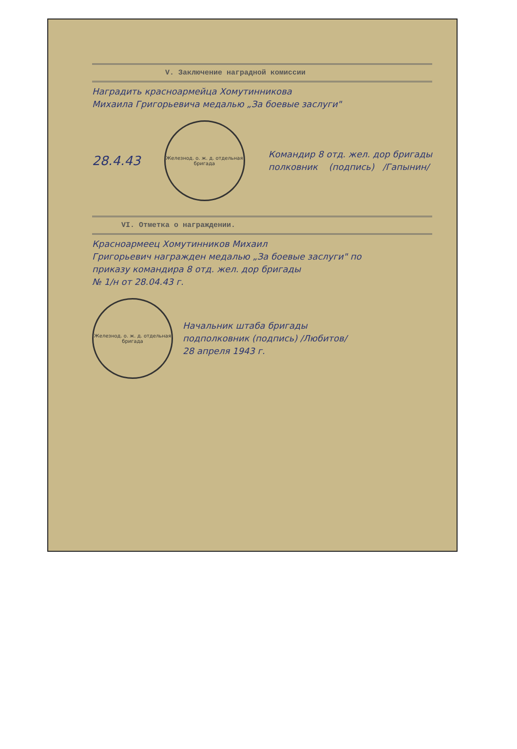V. Заключение наградной комиссии
Наградить красноармейца Хомутинникова
Михаила Григорьевича медалью „За боевые заслуги"
28.4.43
Железнод. о. ж. д. отдельная бригада
Командир 8 отд. жел. дор бригады
полковник (подпись) /Гапынин/
VI. Отметка о награждении.
Красноармеец Хомутинников Михаил
Григорьевич награжден медалью „За боевые заслуги" по
приказу командира 8 отд. жел. дор бригады
№ 1/н от 28.04.43 г.
Железнод. о. ж. д. отдельная бригада
Начальник штаба бригады
подполковник (подпись) /Любитов/
28 апреля 1943 г.